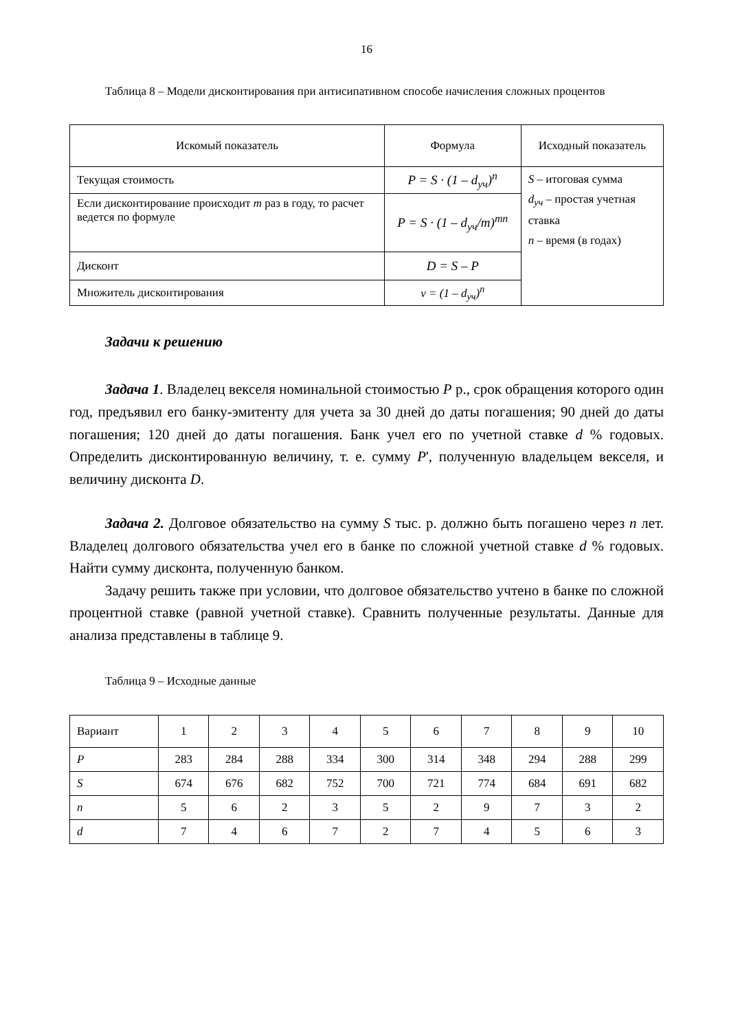16
Таблица 8 – Модели дисконтирования при антисипативном способе начисления сложных процентов
| Искомый показатель | Формула | Исходный показатель |
| --- | --- | --- |
| Текущая стоимость | P = S · (1 – d<sub>уч</sub>)<sup>n</sup> | S – итоговая сумма d<sub>уч</sub> – простая учетная ставка n – время (в годах) |
| Если дисконтирование происходит m раз в году, то расчет ведется по формуле | P = S · (1 – d<sub>уч</sub>/m)<sup>mn</sup> | |
| Дисконт | D = S – P | |
| Множитель дисконтирования | v = (1 – d<sub>уч</sub>)<sup>n</sup> | |
Задачи к решению
Задача 1. Владелец векселя номинальной стоимостью P р., срок обращения которого один год, предъявил его банку-эмитенту для учета за 30 дней до даты погашения; 90 дней до даты погашения; 120 дней до даты погашения. Банк учел его по учетной ставке d % годовых. Определить дисконтированную величину, т. е. сумму P', полученную владельцем векселя, и величину дисконта D.
Задача 2. Долговое обязательство на сумму S тыс. р. должно быть погашено через n лет. Владелец долгового обязательства учел его в банке по сложной учетной ставке d % годовых. Найти сумму дисконта, полученную банком.
Задачу решить также при условии, что долговое обязательство учтено в банке по сложной процентной ставке (равной учетной ставке). Сравнить полученные результаты. Данные для анализа представлены в таблице 9.
Таблица 9 – Исходные данные
| Вариант | 1 | 2 | 3 | 4 | 5 | 6 | 7 | 8 | 9 | 10 |
| P | 283 | 284 | 288 | 334 | 300 | 314 | 348 | 294 | 288 | 299 |
| S | 674 | 676 | 682 | 752 | 700 | 721 | 774 | 684 | 691 | 682 |
| n | 5 | 6 | 2 | 3 | 5 | 2 | 9 | 7 | 3 | 2 |
| d | 7 | 4 | 6 | 7 | 2 | 7 | 4 | 5 | 6 | 3 |